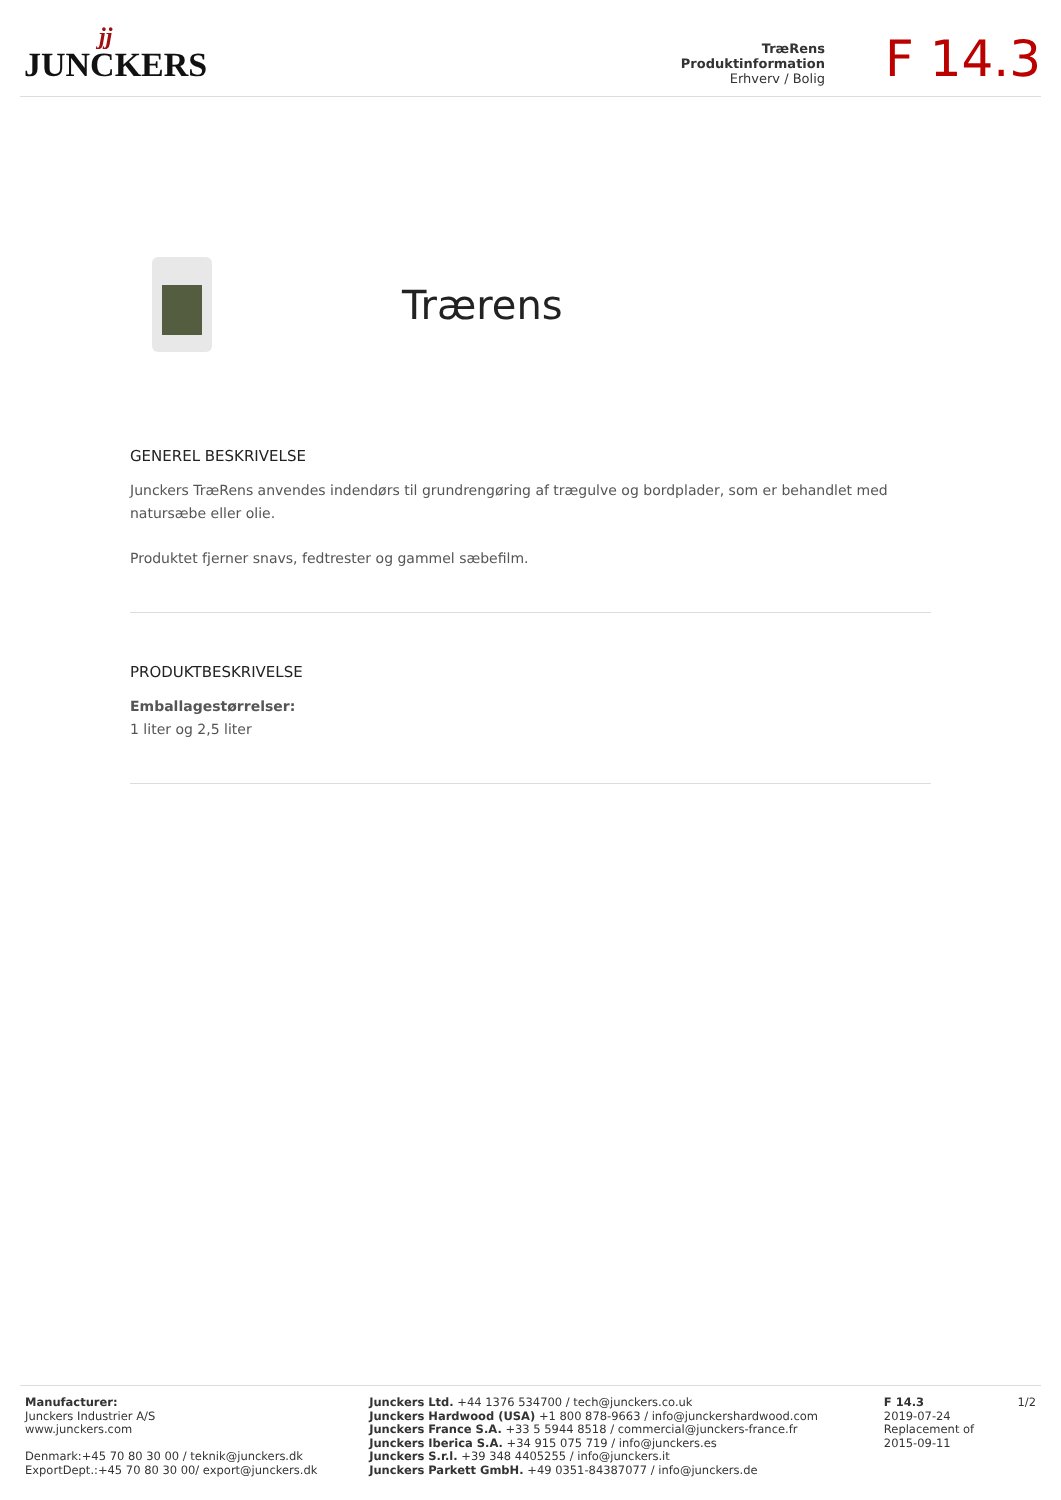jj
JUNCKERS
TræRens
Produktinformation
Erhverv / Bolig
F 14.3
Trærens
GENEREL BESKRIVELSE
Junckers TræRens anvendes indendørs til grundrengøring af trægulve og bordplader, som er behandlet med natursæbe eller olie.
Produktet fjerner snavs, fedtrester og gammel sæbefilm.
PRODUKTBESKRIVELSE
Emballagestørrelser:
1 liter og 2,5 liter
Manufacturer:
Junckers Industrier A/S
www.junckers.com
Denmark:+45 70 80 30 00 / teknik@junckers.dk
ExportDept.:+45 70 80 30 00/ export@junckers.dk
Junckers Ltd. +44 1376 534700 / tech@junckers.co.uk
Junckers Hardwood (USA) +1 800 878-9663 / info@junckershardwood.com
Junckers France S.A. +33 5 5944 8518 / commercial@junckers-france.fr
Junckers Iberica S.A. +34 915 075 719 / info@junckers.es
Junckers S.r.l. +39 348 4405255 / info@junckers.it
Junckers Parkett GmbH. +49 0351-84387077 / info@junckers.de
F 14.3
2019-07-24
Replacement of
2015-09-11
1/2